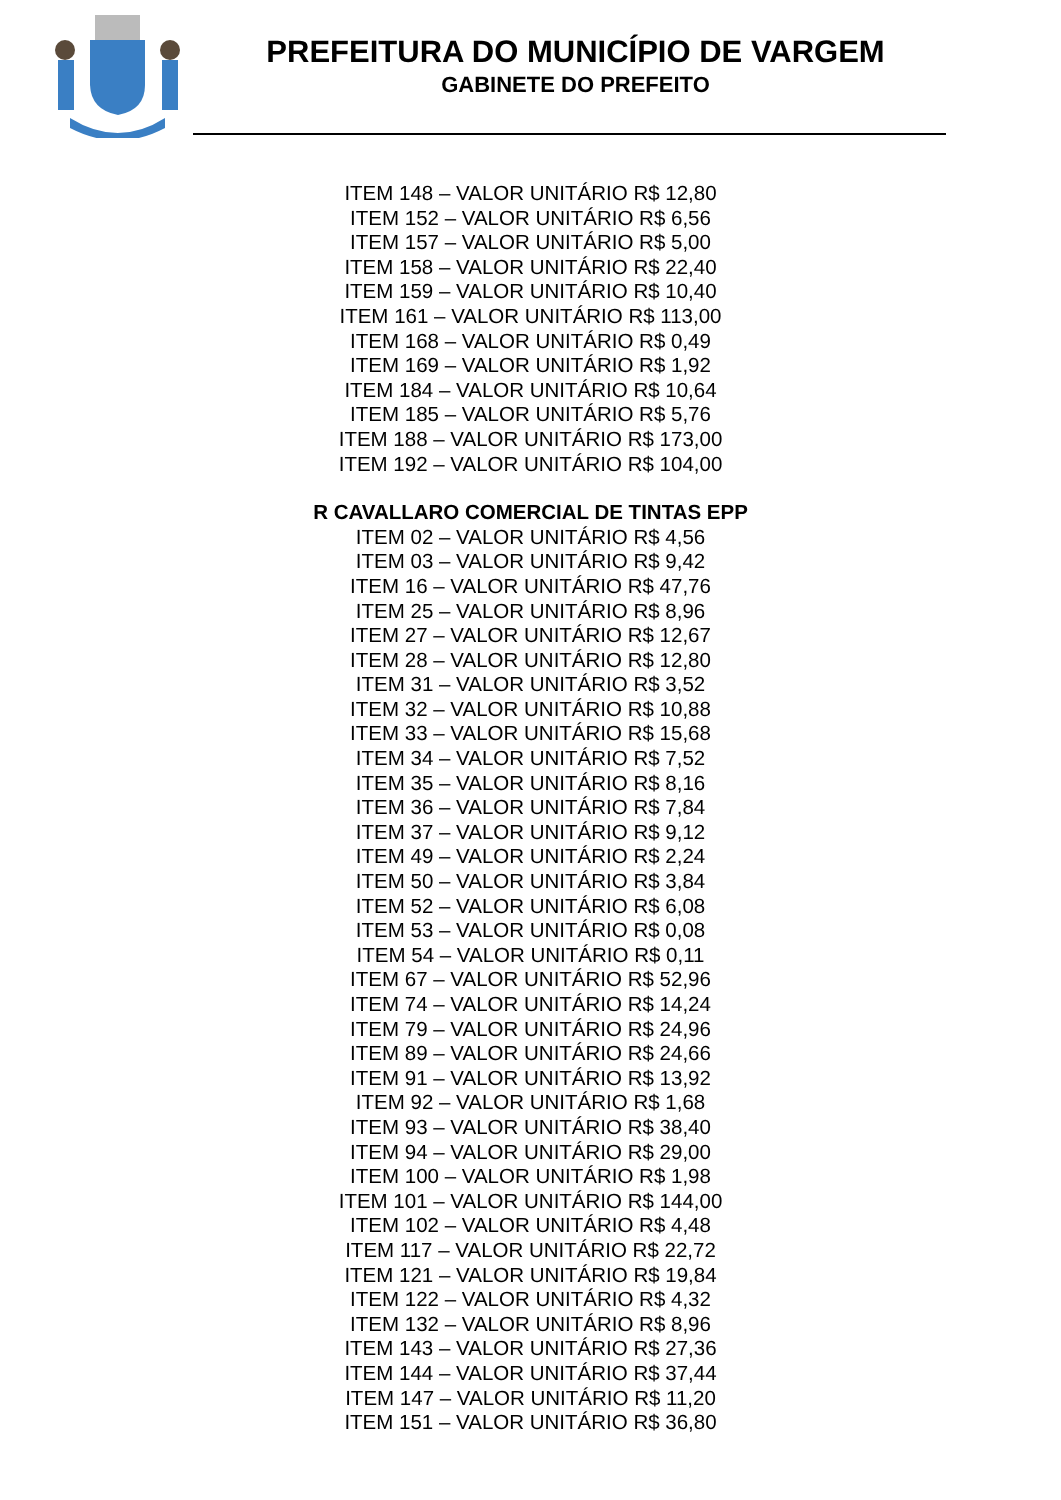PREFEITURA DO MUNICÍPIO DE VARGEM
GABINETE DO PREFEITO
ITEM 148 – VALOR UNITÁRIO R$ 12,80
ITEM 152 – VALOR UNITÁRIO R$ 6,56
ITEM 157 – VALOR UNITÁRIO R$ 5,00
ITEM 158 – VALOR UNITÁRIO R$ 22,40
ITEM 159 – VALOR UNITÁRIO R$ 10,40
ITEM 161 – VALOR UNITÁRIO R$ 113,00
ITEM 168 – VALOR UNITÁRIO R$ 0,49
ITEM 169 – VALOR UNITÁRIO R$ 1,92
ITEM 184 – VALOR UNITÁRIO R$ 10,64
ITEM 185 – VALOR UNITÁRIO R$ 5,76
ITEM 188 – VALOR UNITÁRIO R$ 173,00
ITEM 192 – VALOR UNITÁRIO R$ 104,00
R CAVALLARO COMERCIAL DE TINTAS EPP
ITEM 02 – VALOR UNITÁRIO R$ 4,56
ITEM 03 – VALOR UNITÁRIO R$ 9,42
ITEM 16 – VALOR UNITÁRIO R$ 47,76
ITEM 25 – VALOR UNITÁRIO R$ 8,96
ITEM 27 – VALOR UNITÁRIO R$ 12,67
ITEM 28 – VALOR UNITÁRIO R$ 12,80
ITEM 31 – VALOR UNITÁRIO R$ 3,52
ITEM 32 – VALOR UNITÁRIO R$ 10,88
ITEM 33 – VALOR UNITÁRIO R$ 15,68
ITEM 34 – VALOR UNITÁRIO R$ 7,52
ITEM 35 – VALOR UNITÁRIO R$ 8,16
ITEM 36 – VALOR UNITÁRIO R$ 7,84
ITEM 37 – VALOR UNITÁRIO R$ 9,12
ITEM 49 – VALOR UNITÁRIO R$ 2,24
ITEM 50 – VALOR UNITÁRIO R$ 3,84
ITEM 52 – VALOR UNITÁRIO R$ 6,08
ITEM 53 – VALOR UNITÁRIO R$ 0,08
ITEM 54 – VALOR UNITÁRIO R$ 0,11
ITEM 67 – VALOR UNITÁRIO R$ 52,96
ITEM 74 – VALOR UNITÁRIO R$ 14,24
ITEM 79 – VALOR UNITÁRIO R$ 24,96
ITEM 89 – VALOR UNITÁRIO R$ 24,66
ITEM 91 – VALOR UNITÁRIO R$ 13,92
ITEM 92 – VALOR UNITÁRIO R$ 1,68
ITEM 93 – VALOR UNITÁRIO R$ 38,40
ITEM 94 – VALOR UNITÁRIO R$ 29,00
ITEM 100 – VALOR UNITÁRIO R$ 1,98
ITEM 101 – VALOR UNITÁRIO R$ 144,00
ITEM 102 – VALOR UNITÁRIO R$ 4,48
ITEM 117 – VALOR UNITÁRIO R$ 22,72
ITEM 121 – VALOR UNITÁRIO R$ 19,84
ITEM 122 – VALOR UNITÁRIO R$ 4,32
ITEM 132 – VALOR UNITÁRIO R$ 8,96
ITEM 143 – VALOR UNITÁRIO R$ 27,36
ITEM 144 – VALOR UNITÁRIO R$ 37,44
ITEM 147 – VALOR UNITÁRIO R$ 11,20
ITEM 151 – VALOR UNITÁRIO R$ 36,80